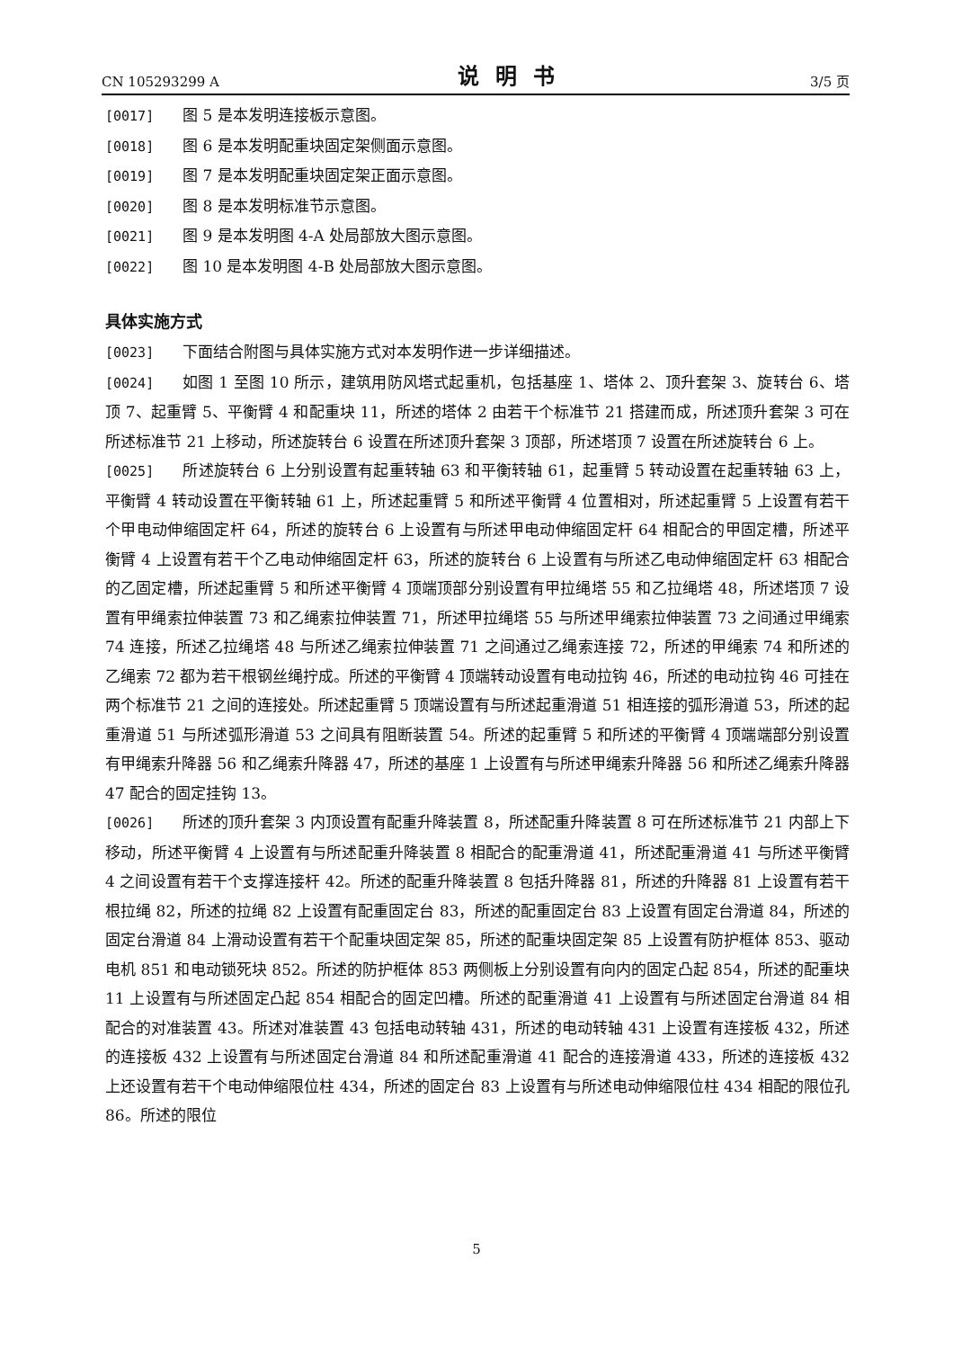CN 105293299 A 说明书 3/5 页
[0017] 图 5 是本发明连接板示意图。
[0018] 图 6 是本发明配重块固定架侧面示意图。
[0019] 图 7 是本发明配重块固定架正面示意图。
[0020] 图 8 是本发明标准节示意图。
[0021] 图 9 是本发明图 4-A 处局部放大图示意图。
[0022] 图 10 是本发明图 4-B 处局部放大图示意图。
具体实施方式
[0023] 下面结合附图与具体实施方式对本发明作进一步详细描述。
[0024] 如图 1 至图 10 所示，建筑用防风塔式起重机，包括基座 1、塔体 2、顶升套架 3、旋转台 6、塔顶 7、起重臂 5、平衡臂 4 和配重块 11，所述的塔体 2 由若干个标准节 21 搭建而成，所述顶升套架 3 可在所述标准节 21 上移动，所述旋转台 6 设置在所述顶升套架 3 顶部，所述塔顶 7 设置在所述旋转台 6 上。
[0025] 所述旋转台 6 上分别设置有起重转轴 63 和平衡转轴 61，起重臂 5 转动设置在起重转轴 63 上，平衡臂 4 转动设置在平衡转轴 61 上，所述起重臂 5 和所述平衡臂 4 位置相对，所述起重臂 5 上设置有若干个甲电动伸缩固定杆 64，所述的旋转台 6 上设置有与所述甲电动伸缩固定杆 64 相配合的甲固定槽，所述平衡臂 4 上设置有若干个乙电动伸缩固定杆 63，所述的旋转台 6 上设置有与所述乙电动伸缩固定杆 63 相配合的乙固定槽，所述起重臂 5 和所述平衡臂 4 顶端顶部分别设置有甲拉绳塔 55 和乙拉绳塔 48，所述塔顶 7 设置有甲绳索拉伸装置 73 和乙绳索拉伸装置 71，所述甲拉绳塔 55 与所述甲绳索拉伸装置 73 之间通过甲绳索 74 连接，所述乙拉绳塔 48 与所述乙绳索拉伸装置 71 之间通过乙绳索连接 72，所述的甲绳索 74 和所述的乙绳索 72 都为若干根钢丝绳拧成。所述的平衡臂 4 顶端转动设置有电动拉钩 46，所述的电动拉钩 46 可挂在两个标准节 21 之间的连接处。所述起重臂 5 顶端设置有与所述起重滑道 51 相连接的弧形滑道 53，所述的起重滑道 51 与所述弧形滑道 53 之间具有阻断装置 54。所述的起重臂 5 和所述的平衡臂 4 顶端端部分别设置有甲绳索升降器 56 和乙绳索升降器 47，所述的基座 1 上设置有与所述甲绳索升降器 56 和所述乙绳索升降器 47 配合的固定挂钩 13。
[0026] 所述的顶升套架 3 内顶设置有配重升降装置 8，所述配重升降装置 8 可在所述标准节 21 内部上下移动，所述平衡臂 4 上设置有与所述配重升降装置 8 相配合的配重滑道 41，所述配重滑道 41 与所述平衡臂 4 之间设置有若干个支撑连接杆 42。所述的配重升降装置 8 包括升降器 81，所述的升降器 81 上设置有若干根拉绳 82，所述的拉绳 82 上设置有配重固定台 83，所述的配重固定台 83 上设置有固定台滑道 84，所述的固定台滑道 84 上滑动设置有若干个配重块固定架 85，所述的配重块固定架 85 上设置有防护框体 853、驱动电机 851 和电动锁死块 852。所述的防护框体 853 两侧板上分别设置有向内的固定凸起 854，所述的配重块 11 上设置有与所述固定凸起 854 相配合的固定凹槽。所述的配重滑道 41 上设置有与所述固定台滑道 84 相配合的对准装置 43。所述对准装置 43 包括电动转轴 431，所述的电动转轴 431 上设置有连接板 432，所述的连接板 432 上设置有与所述固定台滑道 84 和所述配重滑道 41 配合的连接滑道 433，所述的连接板 432 上还设置有若干个电动伸缩限位柱 434，所述的固定台 83 上设置有与所述电动伸缩限位柱 434 相配的限位孔 86。所述的限位
5